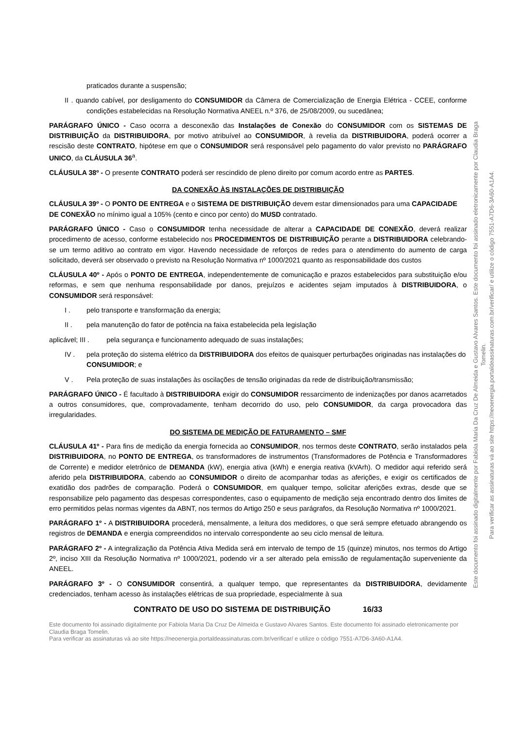praticados durante a suspensão;
II . quando cabível, por desligamento do CONSUMIDOR da Câmera de Comercialização de Energia Elétrica - CCEE, conforme condições estabelecidas na Resolução Normativa ANEEL n.º 376, de 25/08/2009, ou sucedânea;
PARÁGRAFO ÚNICO - Caso ocorra a desconexão das Instalações de Conexão do CONSUMIDOR com os SISTEMAS DE DISTRIBUIÇÃO da DISTRIBUIDORA, por motivo atribuível ao CONSUMIDOR, à revelia da DISTRIBUIDORA, poderá ocorrer a rescisão deste CONTRATO, hipótese em que o CONSUMIDOR será responsável pelo pagamento do valor previsto no PARÁGRAFO UNICO, da CLÁUSULA 36<sup>a</sup>.
CLÁUSULA 38º - O presente CONTRATO poderá ser rescindido de pleno direito por comum acordo entre as PARTES.
DA CONEXÃO ÀS INSTALAÇÕES DE DISTRIBUIÇÃO
CLÁUSULA 39º - O PONTO DE ENTREGA e o SISTEMA DE DISTRIBUIÇÃO devem estar dimensionados para uma CAPACIDADE DE CONEXÃO no mínimo igual a 105% (cento e cinco por cento) do MUSD contratado.
PARÁGRAFO ÚNICO - Caso o CONSUMIDOR tenha necessidade de alterar a CAPACIDADE DE CONEXÃO, deverá realizar procedimento de acesso, conforme estabelecido nos PROCEDIMENTOS DE DISTRIBUIÇÃO perante a DISTRIBUIDORA celebrando-se um termo aditivo ao contrato em vigor. Havendo necessidade de reforços de redes para o atendimento do aumento de carga solicitado, deverá ser observado o previsto na Resolução Normativa nº 1000/2021 quanto as responsabilidade dos custos
CLÁUSULA 40º - Após o PONTO DE ENTREGA, independentemente de comunicação e prazos estabelecidos para substituição e/ou reformas, e sem que nenhuma responsabilidade por danos, prejuízos e acidentes sejam imputados à DISTRIBUIDORA, o CONSUMIDOR será responsável:
I . pelo transporte e transformação da energia;
II . pela manutenção do fator de potência na faixa estabelecida pela legislação
aplicável; III . pela segurança e funcionamento adequado de suas instalações;
IV . pela proteção do sistema elétrico da DISTRIBUIDORA dos efeitos de quaisquer perturbações originadas nas instalações do CONSUMIDOR; e
V . Pela proteção de suas instalações às oscilações de tensão originadas da rede de distribuição/transmissão;
PARÁGRAFO ÚNICO - É facultado à DISTRIBUIDORA exigir do CONSUMIDOR ressarcimento de indenizações por danos acarretados a outros consumidores, que, comprovadamente, tenham decorrido do uso, pelo CONSUMIDOR, da carga provocadora das irregularidades.
DO SISTEMA DE MEDIÇÃO DE FATURAMENTO – SMF
CLÁUSULA 41º - Para fins de medição da energia fornecida ao CONSUMIDOR, nos termos deste CONTRATO, serão instalados pela DISTRIBUIDORA, no PONTO DE ENTREGA, os transformadores de instrumentos (Transformadores de Potência e Transformadores de Corrente) e medidor eletrônico de DEMANDA (kW), energia ativa (kWh) e energia reativa (kVArh). O medidor aqui referido será aferido pela DISTRIBUIDORA, cabendo ao CONSUMIDOR o direito de acompanhar todas as aferições, e exigir os certificados de exatidão dos padrões de comparação. Poderá o CONSUMIDOR, em qualquer tempo, solicitar aferições extras, desde que se responsabilize pelo pagamento das despesas correspondentes, caso o equipamento de medição seja encontrado dentro dos limites de erro permitidos pelas normas vigentes da ABNT, nos termos do Artigo 250 e seus parágrafos, da Resolução Normativa nº 1000/2021.
PARÁGRAFO 1º - A DISTRIBUIDORA procederá, mensalmente, a leitura dos medidores, o que será sempre efetuado abrangendo os registros de DEMANDA e energia compreendidos no intervalo correspondente ao seu ciclo mensal de leitura.
PARÁGRAFO 2º - A integralização da Potência Ativa Medida será em intervalo de tempo de 15 (quinze) minutos, nos termos do Artigo 2º, inciso XIII da Resolução Normativa nº 1000/2021, podendo vir a ser alterado pela emissão de regulamentação superveniente da ANEEL.
PARÁGRAFO 3º - O CONSUMIDOR consentirá, a qualquer tempo, que representantes da DISTRIBUIDORA, devidamente credenciados, tenham acesso às instalações elétricas de sua propriedade, especialmente à sua
CONTRATO DE USO DO SISTEMA DE DISTRIBUIÇÃO 16/33
Este documento foi assinado digitalmente por Fabiola Maria Da Cruz De Almeida e Gustavo Alvares Santos. Este documento foi assinado eletronicamente por Claudia Braga Tomelin.
Para verificar as assinaturas vá ao site https://neoenergia.portaldeassinaturas.com.br/verificar/ e utilize o código 7551-A7D6-3A60-A1A4.
Este documento foi assinado digitalmente por Fabiola Maria Da Cruz De Almeida e Gustavo Alvares Santos. Este documento foi assinado eletronicamente por Claudia Braga Tomelin.
Para verificar as assinaturas vá ao site https://neoenergia.portaldeassinaturas.com.br/verificar/ e utilize o código 7551-A7D6-3A60-A1A4.